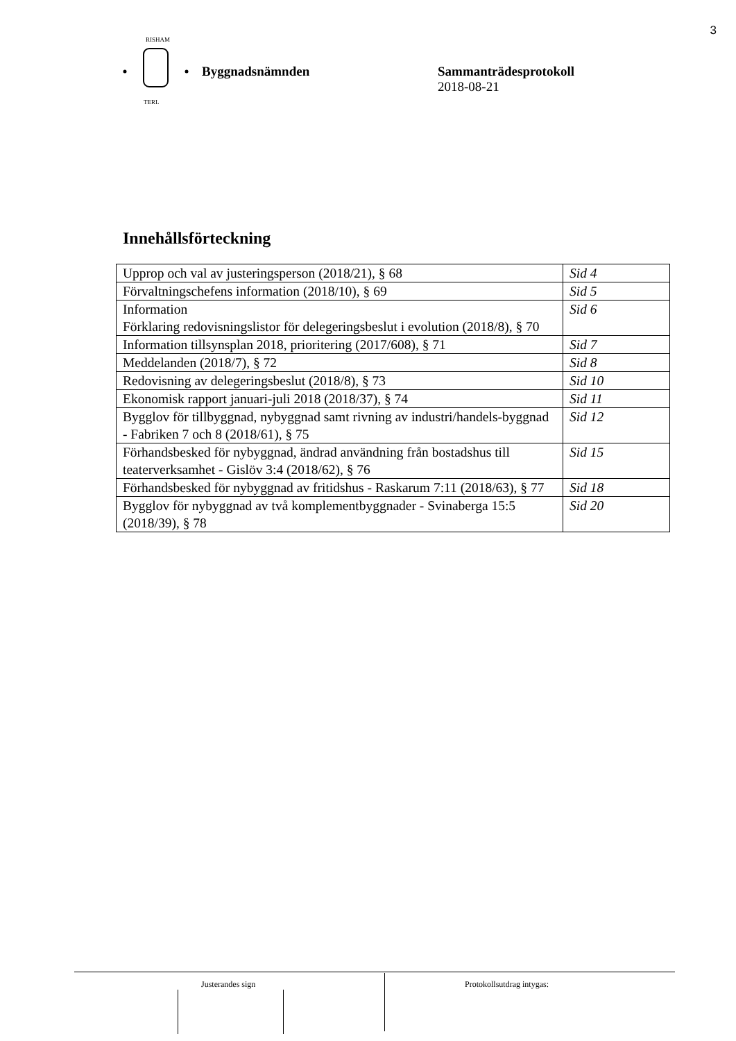3
RISHAM
TERL
Byggnadsnämnden Sammanträdesprotokoll
2018-08-21
Innehållsförteckning
| Upprop och val av justeringsperson (2018/21), § 68 | Sid 4 |
| Förvaltningschefens information (2018/10), § 69 | Sid 5 |
| Information Förklaring redovisningslistor för delegeringsbeslut i evolution (2018/8), § 70 | Sid 6 |
| Information tillsynsplan 2018, prioritering (2017/608), § 71 | Sid 7 |
| Meddelanden (2018/7), § 72 | Sid 8 |
| Redovisning av delegeringsbeslut (2018/8), § 73 | Sid 10 |
| Ekonomisk rapport januari-juli 2018 (2018/37), § 74 | Sid 11 |
| Bygglov för tillbyggnad, nybyggnad samt rivning av industri/handels-byggnad - Fabriken 7 och 8 (2018/61), § 75 | Sid 12 |
| Förhandsbesked för nybyggnad, ändrad användning från bostadshus till teaterverksamhet - Gislöv 3:4 (2018/62), § 76 | Sid 15 |
| Förhandsbesked för nybyggnad av fritidshus - Raskarum 7:11 (2018/63), § 77 | Sid 18 |
| Bygglov för nybyggnad av två komplementbyggnader - Svinaberga 15:5 (2018/39), § 78 | Sid 20 |
Justerandes sign Protokollsutdrag intygas: